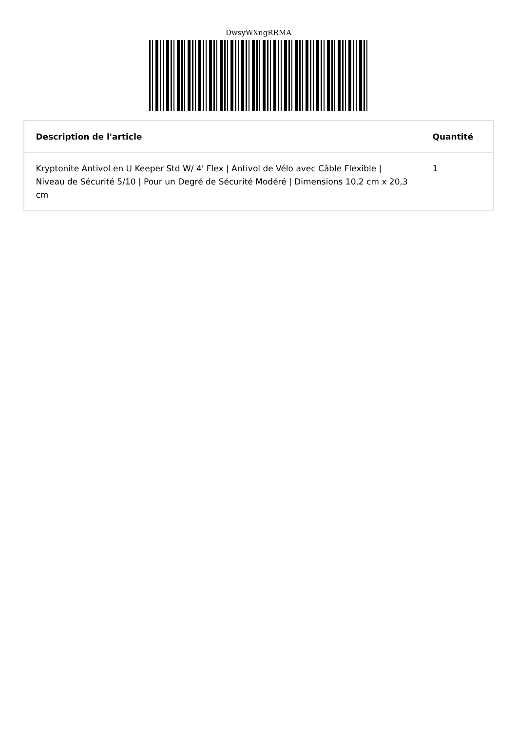DwsyWXngRRMA
| Description de l'article | Quantité |
| --- | --- |
| Kryptonite Antivol en U Keeper Std W/ 4' Flex / Antivol de Vélo avec Câble Flexible / Niveau de Sécurité 5/10 / Pour un Degré de Sécurité Modéré / Dimensions 10,2 cm x 20,3 cm | 1 |